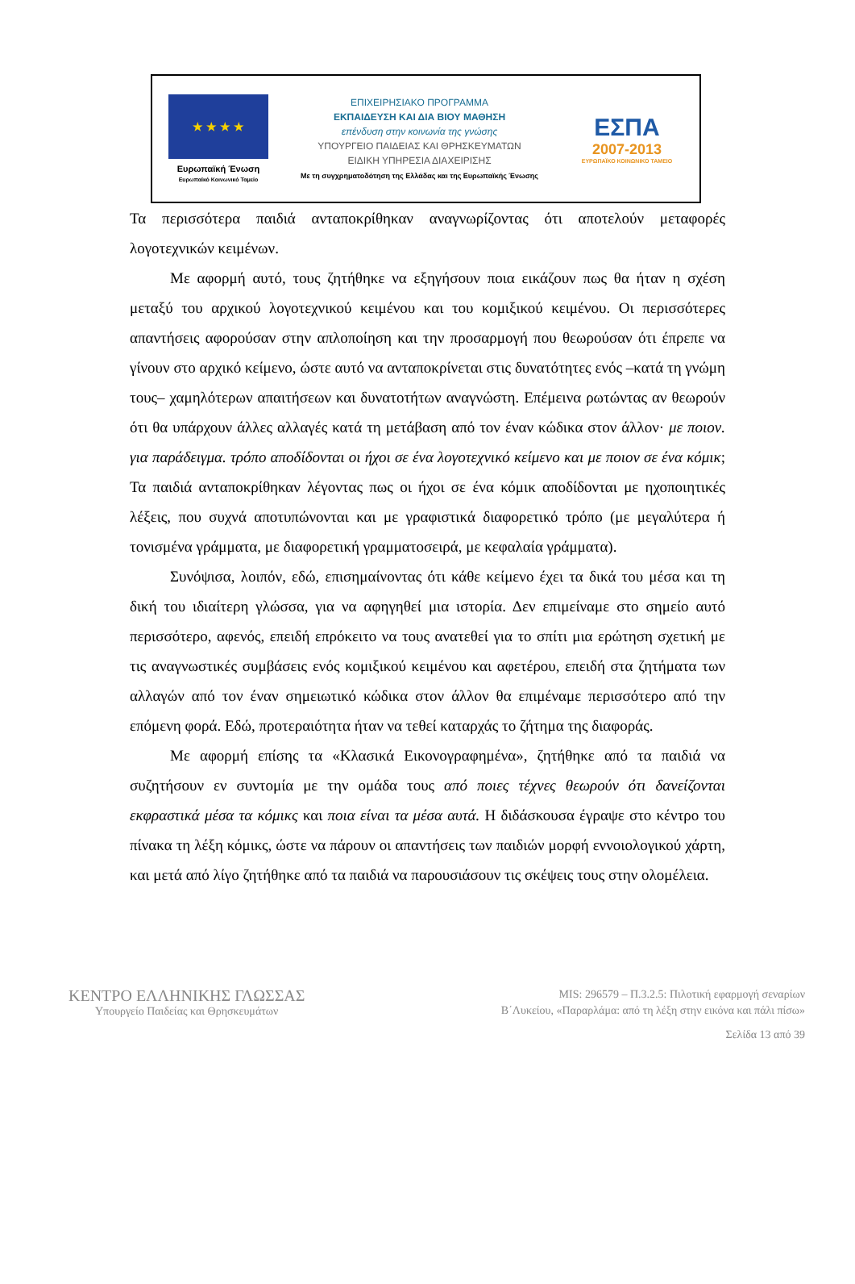★ ★ ★ ★
Ευρωπαϊκή Ένωση
Ευρωπαϊκό Κοινωνικό Ταμείο
ΕΠΙΧΕΙΡΗΣΙΑΚΟ ΠΡΟΓΡΑΜΜΑ
ΕΚΠΑΙΔΕΥΣΗ ΚΑΙ ΔΙΑ ΒΙΟΥ ΜΑΘΗΣΗ
επένδυση στην κοινωνία της γνώσης
ΥΠΟΥΡΓΕΙΟ ΠΑΙΔΕΙΑΣ ΚΑΙ ΘΡΗΣΚΕΥΜΑΤΩΝ
ΕΙΔΙΚΗ ΥΠΗΡΕΣΙΑ ΔΙΑΧΕΙΡΙΣΗΣ
Με τη συγχρηματοδότηση της Ελλάδας και της Ευρωπαϊκής Ένωσης
ΕΣΠΑ
2007-2013
ΕΥΡΩΠΑΪΚΟ ΚΟΙΝΩΝΙΚΟ ΤΑΜΕΙΟ
Τα περισσότερα παιδιά ανταποκρίθηκαν αναγνωρίζοντας ότι αποτελούν μεταφορές λογοτεχνικών κειμένων.
Με αφορμή αυτό, τους ζητήθηκε να εξηγήσουν ποια εικάζουν πως θα ήταν η σχέση μεταξύ του αρχικού λογοτεχνικού κειμένου και του κομιξικού κειμένου. Οι περισσότερες απαντήσεις αφορούσαν στην απλοποίηση και την προσαρμογή που θεωρούσαν ότι έπρεπε να γίνουν στο αρχικό κείμενο, ώστε αυτό να ανταποκρίνεται στις δυνατότητες ενός –κατά τη γνώμη τους– χαμηλότερων απαιτήσεων και δυνατοτήτων αναγνώστη. Επέμεινα ρωτώντας αν θεωρούν ότι θα υπάρχουν άλλες αλλαγές κατά τη μετάβαση από τον έναν κώδικα στον άλλον· με ποιον. για παράδειγμα. τρόπο αποδίδονται οι ήχοι σε ένα λογοτεχνικό κείμενο και με ποιον σε ένα κόμικ; Τα παιδιά ανταποκρίθηκαν λέγοντας πως οι ήχοι σε ένα κόμικ αποδίδονται με ηχοποιητικές λέξεις, που συχνά αποτυπώνονται και με γραφιστικά διαφορετικό τρόπο (με μεγαλύτερα ή τονισμένα γράμματα, με διαφορετική γραμματοσειρά, με κεφαλαία γράμματα).
Συνόψισα, λοιπόν, εδώ, επισημαίνοντας ότι κάθε κείμενο έχει τα δικά του μέσα και τη δική του ιδιαίτερη γλώσσα, για να αφηγηθεί μια ιστορία. Δεν επιμείναμε στο σημείο αυτό περισσότερο, αφενός, επειδή επρόκειτο να τους ανατεθεί για το σπίτι μια ερώτηση σχετική με τις αναγνωστικές συμβάσεις ενός κομιξικού κειμένου και αφετέρου, επειδή στα ζητήματα των αλλαγών από τον έναν σημειωτικό κώδικα στον άλλον θα επιμέναμε περισσότερο από την επόμενη φορά. Εδώ, προτεραιότητα ήταν να τεθεί καταρχάς το ζήτημα της διαφοράς.
Με αφορμή επίσης τα «Κλασικά Εικονογραφημένα», ζητήθηκε από τα παιδιά να συζητήσουν εν συντομία με την ομάδα τους από ποιες τέχνες θεωρούν ότι δανείζονται εκφραστικά μέσα τα κόμικς και ποια είναι τα μέσα αυτά. Η διδάσκουσα έγραψε στο κέντρο του πίνακα τη λέξη κόμικς, ώστε να πάρουν οι απαντήσεις των παιδιών μορφή εννοιολογικού χάρτη, και μετά από λίγο ζητήθηκε από τα παιδιά να παρουσιάσουν τις σκέψεις τους στην ολομέλεια.
ΚΕΝΤΡΟ ΕΛΛΗΝΙΚΗΣ ΓΛΩΣΣΑΣ
Υπουργείο Παιδείας και Θρησκευμάτων
MIS: 296579 – Π.3.2.5: Πιλοτική εφαρμογή σεναρίων
Β΄Λυκείου, «Παραρλάμα: από τη λέξη στην εικόνα και πάλι πίσω»
Σελίδα 13 από 39